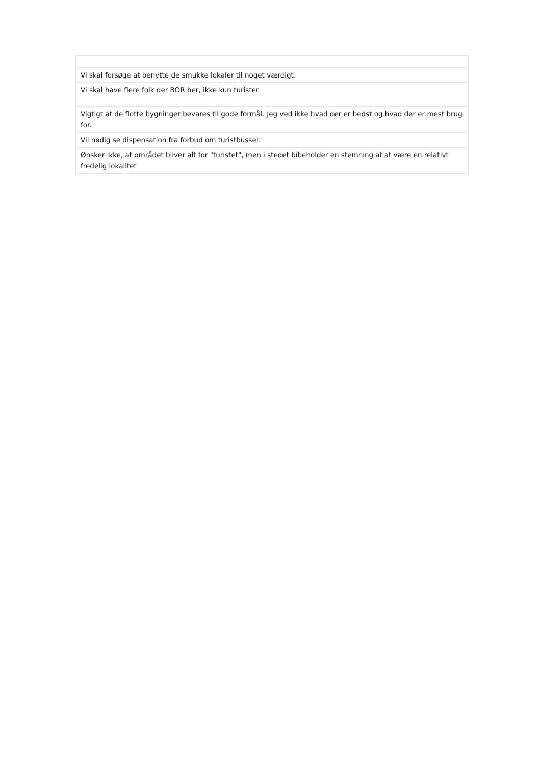| Vi skal forsøge at benytte de smukke lokaler til noget værdigt. |
| Vi skal have flere folk der BOR her, ikke kun turister |
| Vigtigt at de flotte bygninger bevares til gode formål. Jeg ved ikke hvad der er bedst og hvad der er mest brug for. |
| Vil nødig se dispensation fra forbud om turistbusser. |
| Ønsker ikke, at området bliver alt for "turistet", men i stedet bibeholder en stemning af at være en relativt fredelig lokalitet |